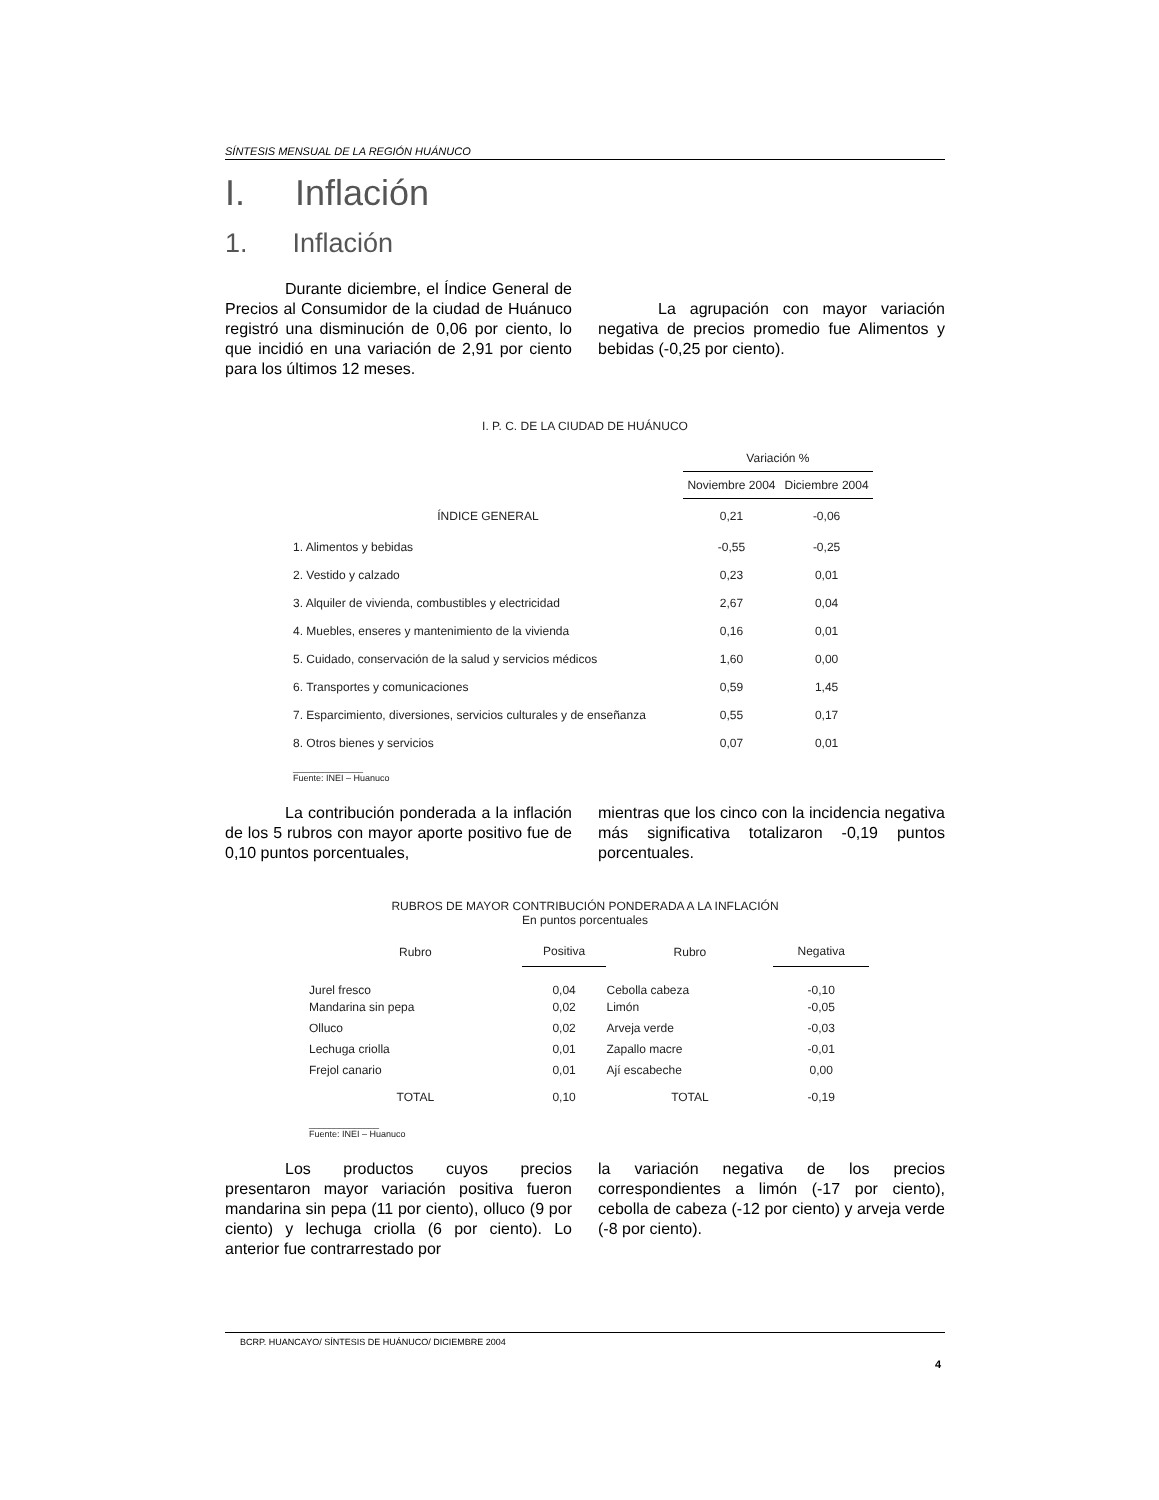SÍNTESIS MENSUAL DE LA REGIÓN HUÁNUCO
I. Inflación
1. Inflación
Durante diciembre, el Índice General de Precios al Consumidor de la ciudad de Huánuco registró una disminución de 0,06 por ciento, lo que incidió en una variación de 2,91 por ciento para los últimos 12 meses.
La agrupación con mayor variación negativa de precios promedio fue Alimentos y bebidas (-0,25 por ciento).
I. P. C. DE LA CIUDAD DE HUÁNUCO
| | Variación % | |
| --- | --- | --- |
| | Noviembre 2004 | Diciembre 2004 |
| ÍNDICE GENERAL | 0,21 | -0,06 |
| 1. Alimentos y bebidas | -0,55 | -0,25 |
| 2. Vestido y calzado | 0,23 | 0,01 |
| 3. Alquiler de vivienda, combustibles y electricidad | 2,67 | 0,04 |
| 4. Muebles, enseres y mantenimiento de la vivienda | 0,16 | 0,01 |
| 5. Cuidado, conservación de la salud y servicios médicos | 1,60 | 0,00 |
| 6. Transportes y comunicaciones | 0,59 | 1,45 |
| 7. Esparcimiento, diversiones, servicios culturales y de enseñanza | 0,55 | 0,17 |
| 8. Otros bienes y servicios | 0,07 | 0,01 |
______________
Fuente: INEI – Huanuco
La contribución ponderada a la inflación de los 5 rubros con mayor aporte positivo fue de 0,10 puntos porcentuales,
mientras que los cinco con la incidencia negativa más significativa totalizaron -0,19 puntos porcentuales.
RUBROS DE MAYOR CONTRIBUCIÓN PONDERADA A LA INFLACIÓN
En puntos porcentuales
| Rubro | Positiva | Rubro | Negativa |
| --- | --- | --- | --- |
| Jurel fresco | 0,04 | Cebolla cabeza | -0,10 |
| Mandarina sin pepa | 0,02 | Limón | -0,05 |
| Olluco | 0,02 | Arveja verde | -0,03 |
| Lechuga criolla | 0,01 | Zapallo macre | -0,01 |
| Frejol canario | 0,01 | Ají escabeche | 0,00 |
| TOTAL | 0,10 | TOTAL | -0,19 |
______________
Fuente: INEI – Huanuco
Los productos cuyos precios presentaron mayor variación positiva fueron mandarina sin pepa (11 por ciento), olluco (9 por ciento) y lechuga criolla (6 por ciento). Lo anterior fue contrarrestado por
la variación negativa de los precios correspondientes a limón (-17 por ciento), cebolla de cabeza (-12 por ciento) y arveja verde (-8 por ciento).
BCRP. HUANCAYO/ SÍNTESIS DE HUÁNUCO/ DICIEMBRE 2004
4